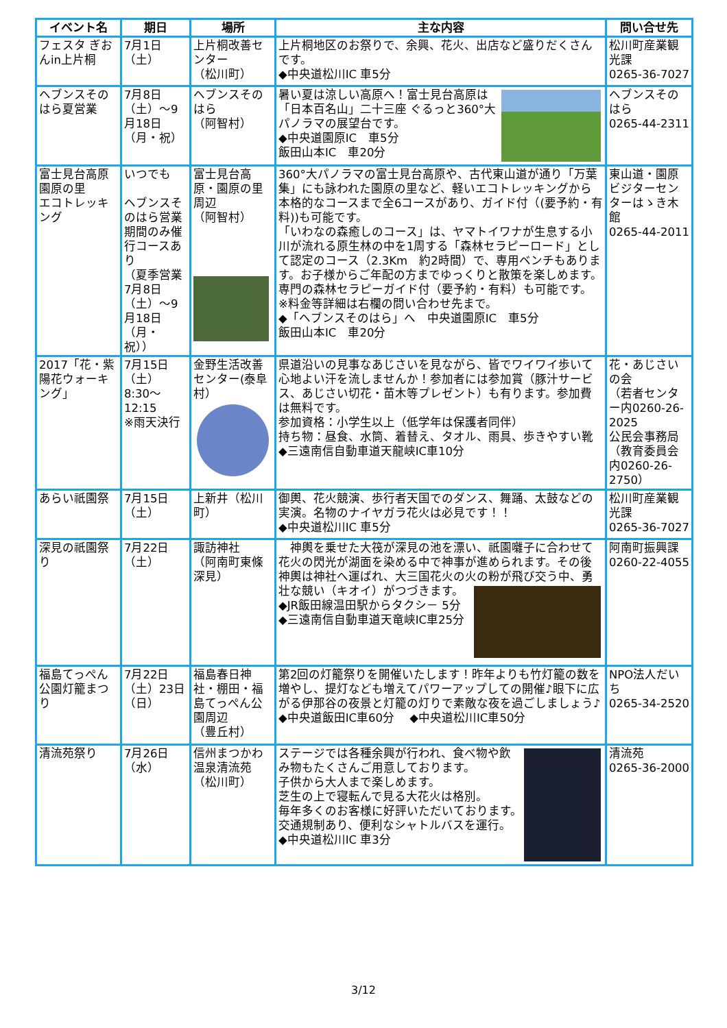| イベント名 | 期日 | 場所 | 主な内容 | 問い合せ先 |
| --- | --- | --- | --- | --- |
| フェスタ ぎおんin上片桐 | 7月1日 （土） | 上片桐改善センター （松川町） | 上片桐地区のお祭りで、余興、花火、出店など盛りだくさんです。 ◆中央道松川IC 車5分 | 松川町産業観光課 0265-36-7027 |
| ヘブンスそのはら夏営業 | 7月8日（土）～9月18日（月・祝） | ヘブンスそのはら （阿智村） | 暑い夏は涼しい高原へ！富士見台高原は「日本百名山」二十三座 ぐるっと360°大パノラマの展望台です。 ◆中央道園原IC 車5分 飯田山本IC 車20分 | ヘブンスそのはら 0265-44-2311 |
| 富士見台高原園原の里 エコトレッキング | いつでも ヘブンスそのはら営業期間のみ催行コースあり （夏季営業7月8日（土）～9月18日（月・祝）） | 富士見台高原・園原の里周辺 （阿智村） | 360°大パノラマの富士見台高原や、古代東山道が通り「万葉集」にも詠われた園原の里など、軽いエコトレッキングから本格的なコースまで全6コースがあり、ガイド付（(要予約・有料))も可能です。 「いわなの森癒しのコース」は、ヤマトイワナが生息する小川が流れる原生林の中を1周する「森林セラピーロード」として認定のコース（2.3Km 約2時間）で、専用ベンチもあります。お子様からご年配の方までゆっくりと散策を楽しめます。専門の森林セラピーガイド付（要予約・有料）も可能です。 ※料金等詳細は右欄の問い合わせ先まで。 ◆「ヘブンスそのはら」へ 中央道園原IC 車5分 飯田山本IC 車20分 | 東山道・園原ビジターセンターはゝき木館 0265-44-2011 |
| 2017「花・紫陽花ウォーキング」 | 7月15日 （土） 8:30～12:15 ※雨天決行 | 金野生活改善センター(泰阜村） | 県道沿いの見事なあじさいを見ながら、皆でワイワイ歩いて心地よい汗を流しませんか！参加者には参加賞（豚汁サービス、あじさい切花・苗木等プレゼント）も有ります。参加費は無料です。 参加資格：小学生以上（低学年は保護者同伴） 持ち物：昼食、水筒、着替え、タオル、雨具、歩きやすい靴 ◆三遠南信自動車道天龍峡IC車10分 | 花・あじさいの会 （若者センター内0260-26-2025 公民会事務局（教育委員会内0260-26-2750） |
| あらい祇園祭 | 7月15日 （土） | 上新井（松川町） | 御輿、花火競演、歩行者天国でのダンス、舞踊、太鼓などの実演。名物のナイヤガラ花火は必見です！！ ◆中央道松川IC 車5分 | 松川町産業観光課 0265-36-7027 |
| 深見の祇園祭り | 7月22日 （土） | 諏訪神社 （阿南町東條深見） | 神輿を乗せた大筏が深見の池を漂い、祇園囃子に合わせて花火の閃光が湖面を染める中で神事が進められます。その後神輿は神社へ運ばれ、大三国花火の火の粉が飛び交う中、勇壮な競い（キオイ）がつづきます。 ◆JR飯田線温田駅からタクシ－ 5分 ◆三遠南信自動車道天竜峡IC車25分 | 阿南町振興課 0260-22-4055 |
| 福島てっぺん公園灯籠まつり | 7月22日（土）23日（日） | 福島春日神社・棚田・福島てっぺん公園周辺 （豊丘村） | 第2回の灯籠祭りを開催いたします！昨年よりも竹灯籠の数を増やし、提灯なども増えてパワーアップしての開催♪眼下に広がる伊那谷の夜景と灯籠の灯りで素敵な夜を過ごしましょう♪ ◆中央道飯田IC車60分 ◆中央道松川IC車50分 | NPO法人だいち 0265-34-2520 |
| 清流苑祭り | 7月26日 （水） | 信州まつかわ温泉清流苑 （松川町） | ステージでは各種余興が行われ、食べ物や飲み物もたくさんご用意しております。 子供から大人まで楽しめます。 芝生の上で寝転んで見る大花火は格別。 毎年多くのお客様に好評いただいております。 交通規制あり、便利なシャトルバスを運行。 ◆中央道松川IC 車3分 | 清流苑 0265-36-2000 |
3/12